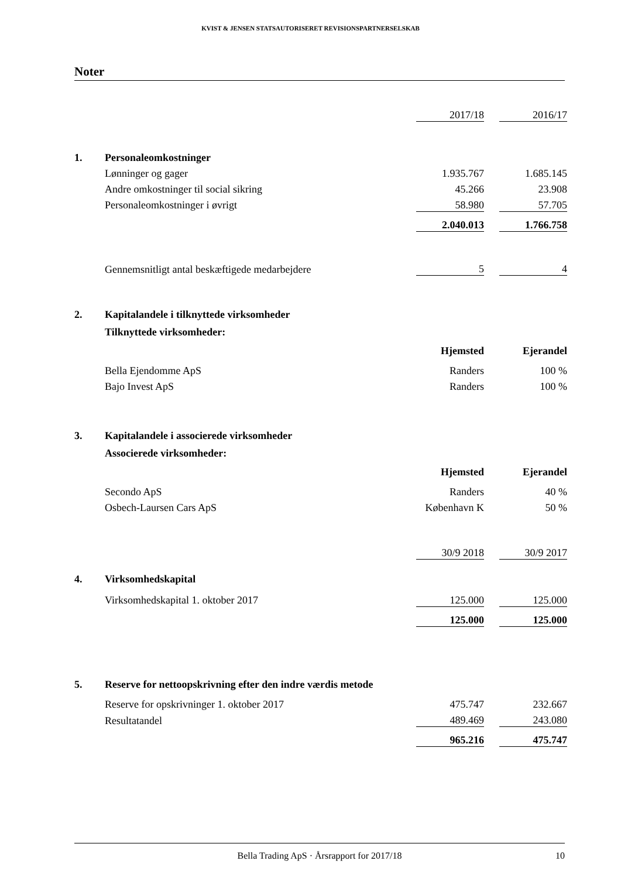KVIST & JENSEN STATSAUTORISERET REVISIONSPARTNERSELSKAB
Noter
| | | 2017/18 | | 2016/17 |
| 1. | Personaleomkostninger | | | |
| | Lønninger og gager | 1.935.767 | | 1.685.145 |
| | Andre omkostninger til social sikring | 45.266 | | 23.908 |
| | Personaleomkostninger i øvrigt | 58.980 | | 57.705 |
| | | 2.040.013 | | 1.766.758 |
| | Gennemsnitligt antal beskæftigede medarbejdere | 5 | | 4 |
| 2. | Kapitalandele i tilknyttede virksomheder | | | |
| | Tilknyttede virksomheder: | | | |
| | | Hjemsted | | Ejerandel |
| | Bella Ejendomme ApS | Randers | | 100 % |
| | Bajo Invest ApS | Randers | | 100 % |
| 3. | Kapitalandele i associerede virksomheder | | | |
| | Associerede virksomheder: | | | |
| | | Hjemsted | | Ejerandel |
| | Secondo ApS | Randers | | 40 % |
| | Osbech-Laursen Cars ApS | København K | | 50 % |
| | | 30/9 2018 | | 30/9 2017 |
| 4. | Virksomhedskapital | | | |
| | Virksomhedskapital 1. oktober 2017 | 125.000 | | 125.000 |
| | | 125.000 | | 125.000 |
| 5. | Reserve for nettoopskrivning efter den indre værdis metode | | | |
| | Reserve for opskrivninger 1. oktober 2017 | 475.747 | | 232.667 |
| | Resultatandel | 489.469 | | 243.080 |
| | | 965.216 | | 475.747 |
Bella Trading ApS · Årsrapport for 2017/18 10